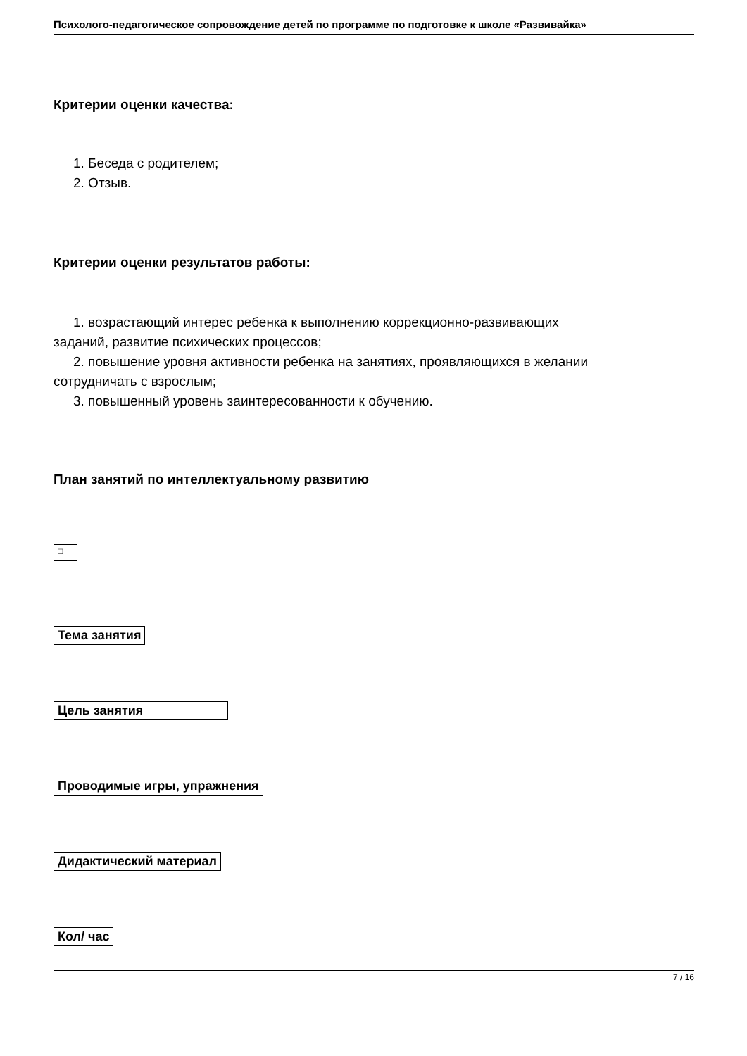Психолого-педагогическое сопровождение детей по программе по подготовке к школе «Развивайка»
Критерии оценки качества:
1. Беседа с родителем;
2. Отзыв.
Критерии оценки результатов работы:
1. возрастающий интерес ребенка к выполнению коррекционно-развивающих
заданий, развитие психических процессов;
2. повышение уровня активности ребенка на занятиях, проявляющихся в желании
сотрудничать с взрослым;
3. повышенный уровень заинтересованности к обучению.
План занятий по интеллектуальному развитию
□
Тема занятия
Цель занятия
Проводимые игры, упражнения
Дидактический материал
Кол/ час
7 / 16